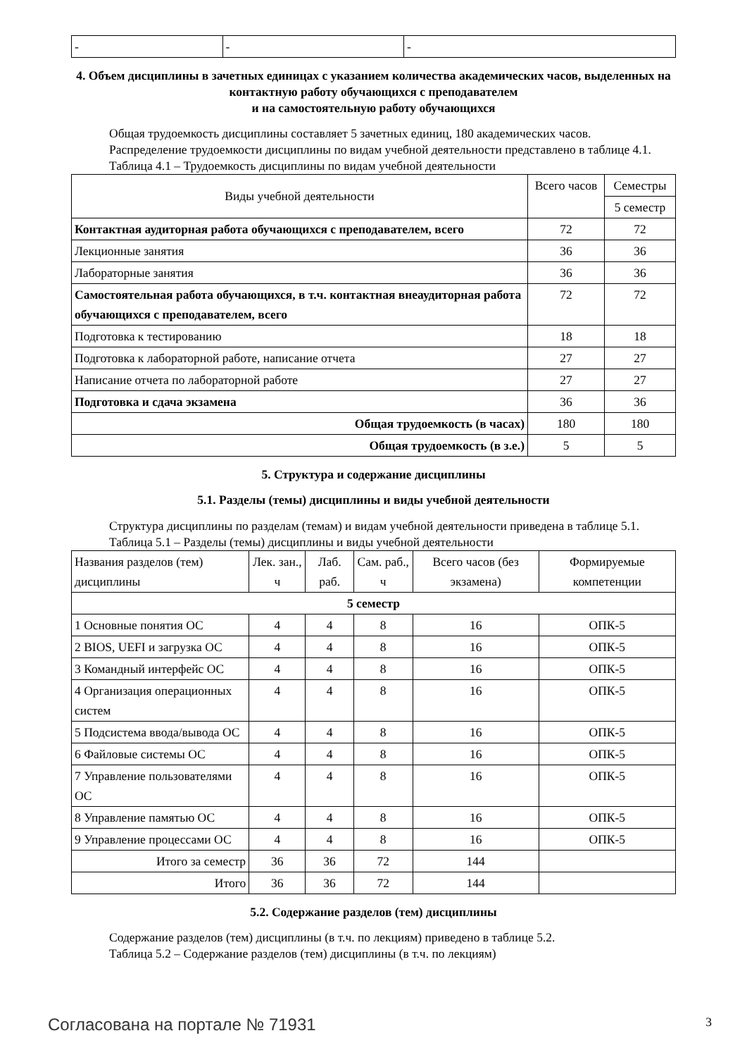| - | - | - |
4. Объем дисциплины в зачетных единицах с указанием количества академических часов, выделенных на контактную работу обучающихся с преподавателем
и на самостоятельную работу обучающихся
Общая трудоемкость дисциплины составляет 5 зачетных единиц, 180 академических часов.
Распределение трудоемкости дисциплины по видам учебной деятельности представлено в таблице 4.1.
Таблица 4.1 – Трудоемкость дисциплины по видам учебной деятельности
| Виды учебной деятельности | Всего часов | Семестры |
| --- | --- | --- |
| | | 5 семестр |
| Контактная аудиторная работа обучающихся с преподавателем, всего | 72 | 72 |
| Лекционные занятия | 36 | 36 |
| Лабораторные занятия | 36 | 36 |
| Самостоятельная работа обучающихся, в т.ч. контактная внеаудиторная работа обучающихся с преподавателем, всего | 72 | 72 |
| Подготовка к тестированию | 18 | 18 |
| Подготовка к лабораторной работе, написание отчета | 27 | 27 |
| Написание отчета по лабораторной работе | 27 | 27 |
| Подготовка и сдача экзамена | 36 | 36 |
| Общая трудоемкость (в часах) | 180 | 180 |
| Общая трудоемкость (в з.е.) | 5 | 5 |
5. Структура и содержание дисциплины
5.1. Разделы (темы) дисциплины и виды учебной деятельности
Структура дисциплины по разделам (темам) и видам учебной деятельности приведена в таблице 5.1.
Таблица 5.1 – Разделы (темы) дисциплины и виды учебной деятельности
| Названия разделов (тем) дисциплины | Лек. зан., ч | Лаб. раб. | Сам. раб., ч | Всего часов (без экзамена) | Формируемые компетенции |
| --- | --- | --- | --- | --- | --- |
| 5 семестр | | | | | |
| 1 Основные понятия ОС | 4 | 4 | 8 | 16 | ОПК-5 |
| 2 BIOS, UEFI и загрузка ОС | 4 | 4 | 8 | 16 | ОПК-5 |
| 3 Командный интерфейс ОС | 4 | 4 | 8 | 16 | ОПК-5 |
| 4 Организация операционных систем | 4 | 4 | 8 | 16 | ОПК-5 |
| 5 Подсистема ввода/вывода ОС | 4 | 4 | 8 | 16 | ОПК-5 |
| 6 Файловые системы ОС | 4 | 4 | 8 | 16 | ОПК-5 |
| 7 Управление пользователями ОС | 4 | 4 | 8 | 16 | ОПК-5 |
| 8 Управление памятью ОС | 4 | 4 | 8 | 16 | ОПК-5 |
| 9 Управление процессами ОС | 4 | 4 | 8 | 16 | ОПК-5 |
| Итого за семестр | 36 | 36 | 72 | 144 | |
| Итого | 36 | 36 | 72 | 144 | |
5.2. Содержание разделов (тем) дисциплины
Содержание разделов (тем) дисциплины (в т.ч. по лекциям) приведено в таблице 5.2.
Таблица 5.2 – Содержание разделов (тем) дисциплины (в т.ч. по лекциям)
Согласована на портале № 71931 3